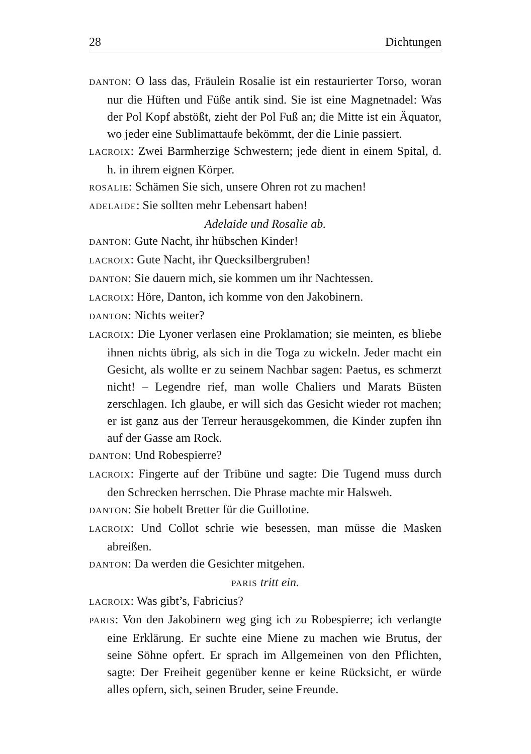28 Dichtungen
DANTON: O lass das, Fräulein Rosalie ist ein restaurierter Torso, woran nur die Hüften und Füße antik sind. Sie ist eine Magnetnadel: Was der Pol Kopf abstößt, zieht der Pol Fuß an; die Mitte ist ein Äquator, wo jeder eine Sublimattaufe bekömmt, der die Linie passiert.
LACROIX: Zwei Barmherzige Schwestern; jede dient in einem Spital, d. h. in ihrem eignen Körper.
ROSALIE: Schämen Sie sich, unsere Ohren rot zu machen!
ADELAIDE: Sie sollten mehr Lebensart haben!
Adelaide und Rosalie ab.
DANTON: Gute Nacht, ihr hübschen Kinder!
LACROIX: Gute Nacht, ihr Quecksilbergruben!
DANTON: Sie dauern mich, sie kommen um ihr Nachtessen.
LACROIX: Höre, Danton, ich komme von den Jakobinern.
DANTON: Nichts weiter?
LACROIX: Die Lyoner verlasen eine Proklamation; sie meinten, es bliebe ihnen nichts übrig, als sich in die Toga zu wickeln. Jeder macht ein Gesicht, als wollte er zu seinem Nachbar sagen: Paetus, es schmerzt nicht! – Legendre rief, man wolle Chaliers und Marats Büsten zerschlagen. Ich glaube, er will sich das Gesicht wieder rot machen; er ist ganz aus der Terreur herausgekommen, die Kinder zupfen ihn auf der Gasse am Rock.
DANTON: Und Robespierre?
LACROIX: Fingerte auf der Tribüne und sagte: Die Tugend muss durch den Schrecken herrschen. Die Phrase machte mir Halsweh.
DANTON: Sie hobelt Bretter für die Guillotine.
LACROIX: Und Collot schrie wie besessen, man müsse die Masken abreißen.
DANTON: Da werden die Gesichter mitgehen.
PARIS tritt ein.
LACROIX: Was gibt’s, Fabricius?
PARIS: Von den Jakobinern weg ging ich zu Robespierre; ich verlangte eine Erklärung. Er suchte eine Miene zu machen wie Brutus, der seine Söhne opfert. Er sprach im Allgemeinen von den Pflichten, sagte: Der Freiheit gegenüber kenne er keine Rücksicht, er würde alles opfern, sich, seinen Bruder, seine Freunde.